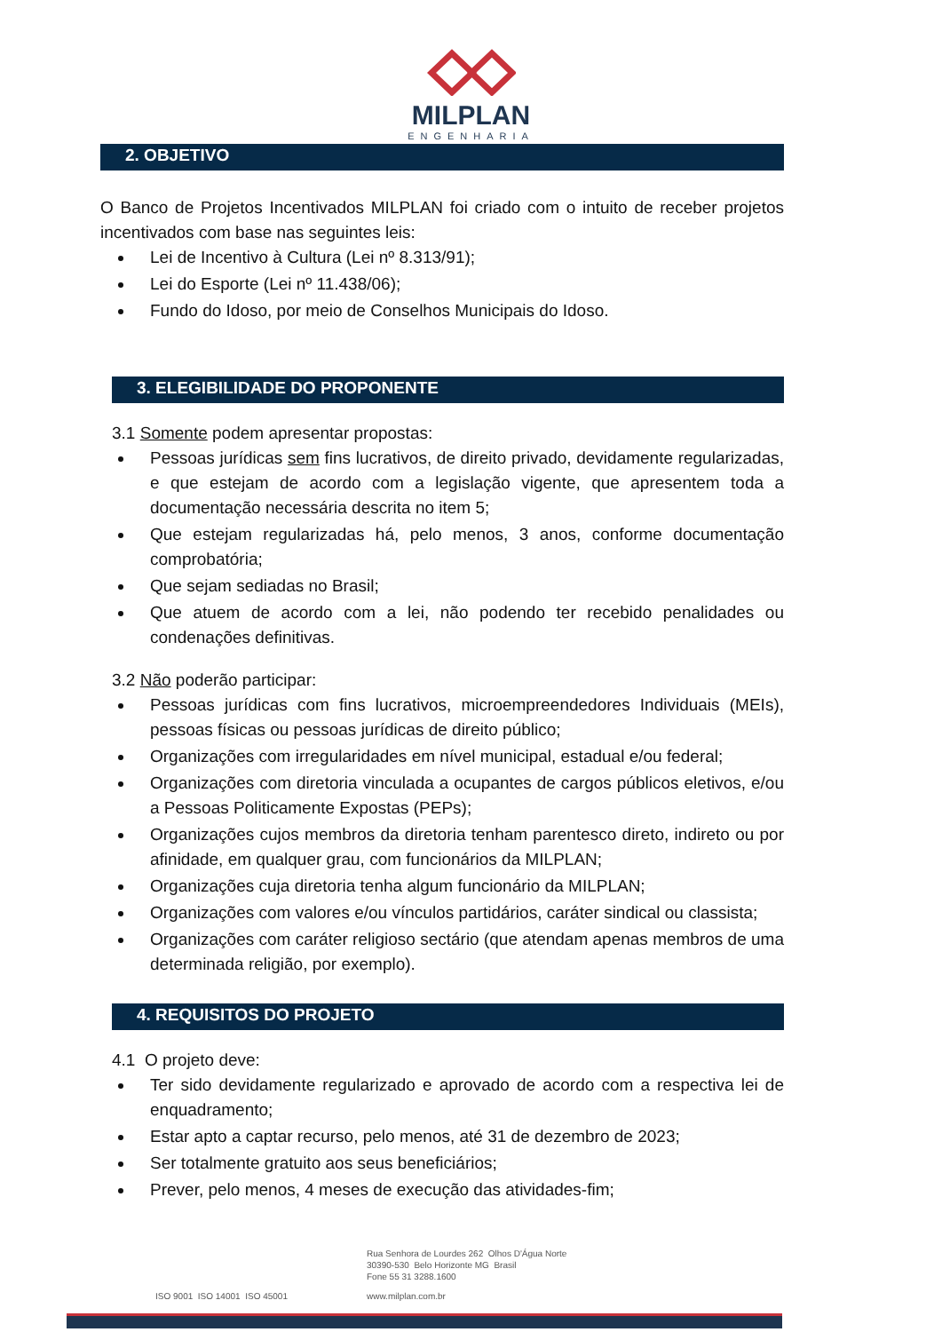MILPLAN
ENGENHARIA
2. OBJETIVO
O Banco de Projetos Incentivados MILPLAN foi criado com o intuito de receber projetos incentivados com base nas seguintes leis:
Lei de Incentivo à Cultura (Lei nº 8.313/91);
Lei do Esporte (Lei nº 11.438/06);
Fundo do Idoso, por meio de Conselhos Municipais do Idoso.
3. ELEGIBILIDADE DO PROPONENTE
3.1 Somente podem apresentar propostas:
Pessoas jurídicas sem fins lucrativos, de direito privado, devidamente regularizadas, e que estejam de acordo com a legislação vigente, que apresentem toda a documentação necessária descrita no item 5;
Que estejam regularizadas há, pelo menos, 3 anos, conforme documentação comprobatória;
Que sejam sediadas no Brasil;
Que atuem de acordo com a lei, não podendo ter recebido penalidades ou condenações definitivas.
3.2 Não poderão participar:
Pessoas jurídicas com fins lucrativos, microempreendedores Individuais (MEIs), pessoas físicas ou pessoas jurídicas de direito público;
Organizações com irregularidades em nível municipal, estadual e/ou federal;
Organizações com diretoria vinculada a ocupantes de cargos públicos eletivos, e/ou a Pessoas Politicamente Expostas (PEPs);
Organizações cujos membros da diretoria tenham parentesco direto, indireto ou por afinidade, em qualquer grau, com funcionários da MILPLAN;
Organizações cuja diretoria tenha algum funcionário da MILPLAN;
Organizações com valores e/ou vínculos partidários, caráter sindical ou classista;
Organizações com caráter religioso sectário (que atendam apenas membros de uma determinada religião, por exemplo).
4. REQUISITOS DO PROJETO
4.1 O projeto deve:
Ter sido devidamente regularizado e aprovado de acordo com a respectiva lei de enquadramento;
Estar apto a captar recurso, pelo menos, até 31 de dezembro de 2023;
Ser totalmente gratuito aos seus beneficiários;
Prever, pelo menos, 4 meses de execução das atividades-fim;
Rua Senhora de Lourdes 262 Olhos D'Água Norte
30390-530 Belo Horizonte MG Brasil
Fone 55 31 3288.1600
ISO 9001 ISO 14001 ISO 45001 www.milplan.com.br